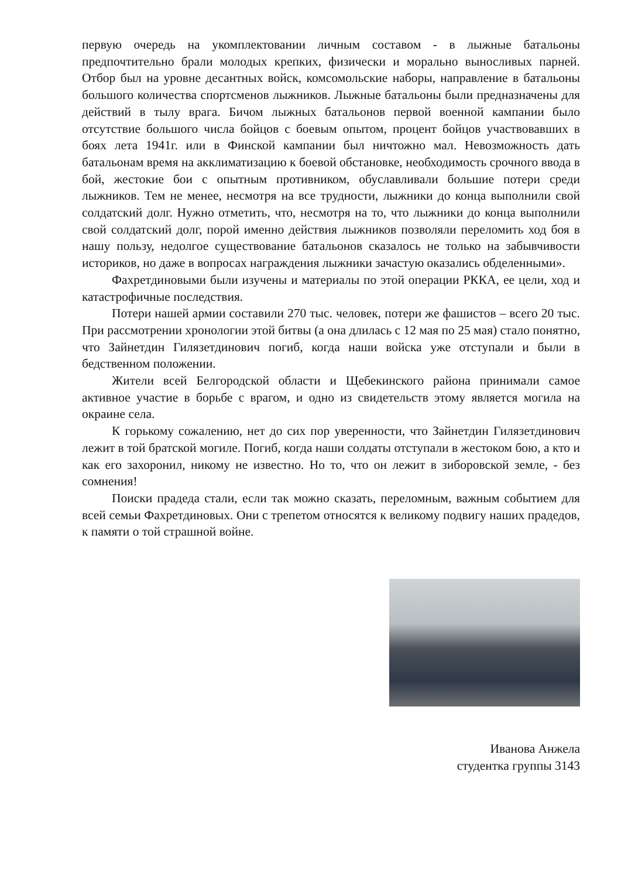первую очередь на укомплектовании личным составом - в лыжные батальоны предпочтительно брали молодых крепких, физически и морально выносливых парней. Отбор был на уровне десантных войск, комсомольские наборы, направление в батальоны большого количества спортсменов лыжников. Лыжные батальоны были предназначены для действий в тылу врага. Бичом лыжных батальонов первой военной кампании было отсутствие большого числа бойцов с боевым опытом, процент бойцов участвовавших в боях лета 1941г. или в Финской кампании был ничтожно мал. Невозможность дать батальонам время на акклиматизацию к боевой обстановке, необходимость срочного ввода в бой, жестокие бои с опытным противником, обуславливали большие потери среди лыжников. Тем не менее, несмотря на все трудности, лыжники до конца выполнили свой солдатский долг. Нужно отметить, что, несмотря на то, что лыжники до конца выполнили свой солдатский долг, порой именно действия лыжников позволяли переломить ход боя в нашу пользу, недолгое существование батальонов сказалось не только на забывчивости историков, но даже в вопросах награждения лыжники зачастую оказались обделенными».
Фахретдиновыми были изучены и материалы по этой операции РККА, ее цели, ход и катастрофичные последствия.
Потери нашей армии составили 270 тыс. человек, потери же фашистов – всего 20 тыс. При рассмотрении хронологии этой битвы (а она длилась с 12 мая по 25 мая) стало понятно, что Зайнетдин Гилязетдинович погиб, когда наши войска уже отступали и были в бедственном положении.
Жители всей Белгородской области и Щебекинского района принимали самое активное участие в борьбе с врагом, и одно из свидетельств этому является могила на окраине села.
К горькому сожалению, нет до сих пор уверенности, что Зайнетдин Гилязетдинович лежит в той братской могиле. Погиб, когда наши солдаты отступали в жестоком бою, а кто и как его захоронил, никому не известно. Но то, что он лежит в зиборовской земле, - без сомнения!
Поиски прадеда стали, если так можно сказать, переломным, важным событием для всей семьи Фахретдиновых. Они с трепетом относятся к великому подвигу наших прадедов, к памяти о той страшной войне.
Иванова Анжела
студентка группы 3143